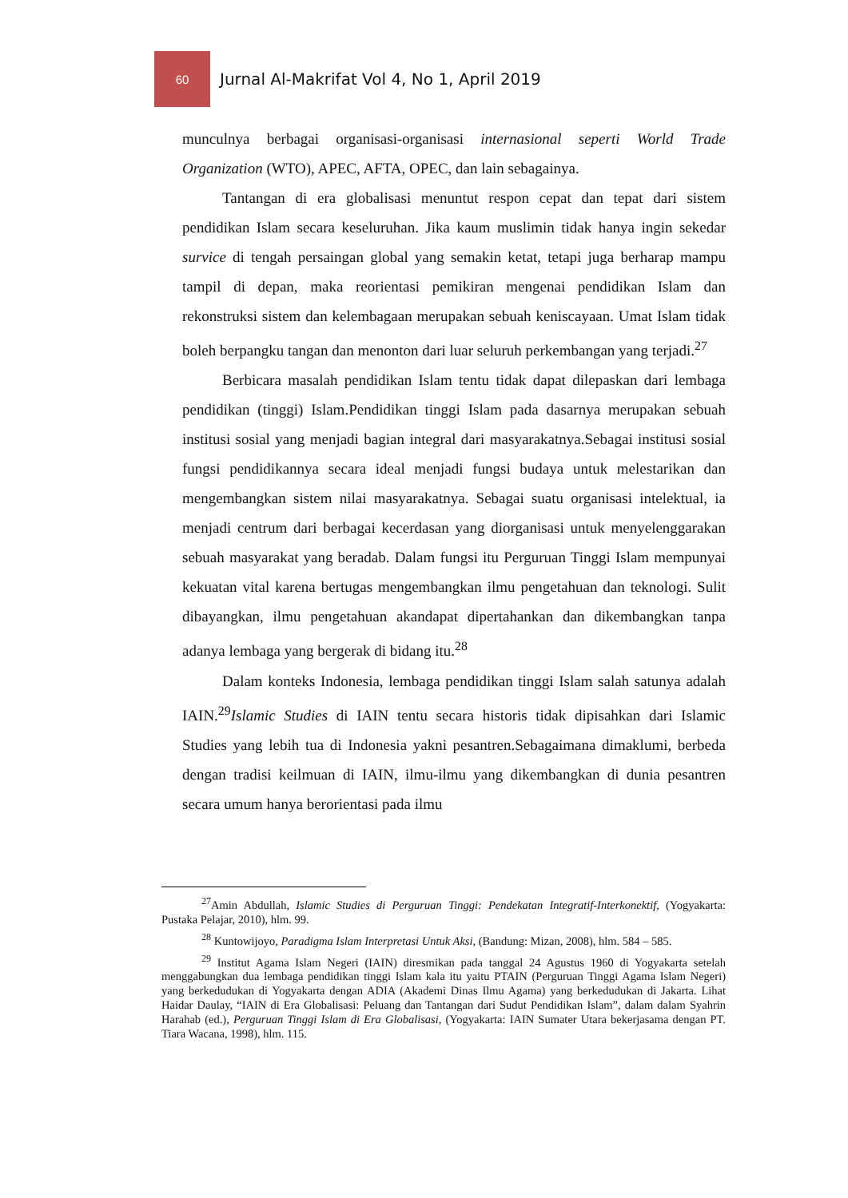60
Jurnal Al-Makrifat Vol 4, No 1, April 2019
munculnya berbagai organisasi-organisasi internasional seperti World Trade Organization (WTO), APEC, AFTA, OPEC, dan lain sebagainya.
Tantangan di era globalisasi menuntut respon cepat dan tepat dari sistem pendidikan Islam secara keseluruhan. Jika kaum muslimin tidak hanya ingin sekedar survice di tengah persaingan global yang semakin ketat, tetapi juga berharap mampu tampil di depan, maka reorientasi pemikiran mengenai pendidikan Islam dan rekonstruksi sistem dan kelembagaan merupakan sebuah keniscayaan. Umat Islam tidak boleh berpangku tangan dan menonton dari luar seluruh perkembangan yang terjadi.<sup>27</sup>
Berbicara masalah pendidikan Islam tentu tidak dapat dilepaskan dari lembaga pendidikan (tinggi) Islam.Pendidikan tinggi Islam pada dasarnya merupakan sebuah institusi sosial yang menjadi bagian integral dari masyarakatnya.Sebagai institusi sosial fungsi pendidikannya secara ideal menjadi fungsi budaya untuk melestarikan dan mengembangkan sistem nilai masyarakatnya. Sebagai suatu organisasi intelektual, ia menjadi centrum dari berbagai kecerdasan yang diorganisasi untuk menyelenggarakan sebuah masyarakat yang beradab. Dalam fungsi itu Perguruan Tinggi Islam mempunyai kekuatan vital karena bertugas mengembangkan ilmu pengetahuan dan teknologi. Sulit dibayangkan, ilmu pengetahuan akandapat dipertahankan dan dikembangkan tanpa adanya lembaga yang bergerak di bidang itu.<sup>28</sup>
Dalam konteks Indonesia, lembaga pendidikan tinggi Islam salah satunya adalah IAIN.<sup>29</sup>Islamic Studies di IAIN tentu secara historis tidak dipisahkan dari Islamic Studies yang lebih tua di Indonesia yakni pesantren.Sebagaimana dimaklumi, berbeda dengan tradisi keilmuan di IAIN, ilmu-ilmu yang dikembangkan di dunia pesantren secara umum hanya berorientasi pada ilmu
<sup>27</sup> Amin Abdullah, Islamic Studies di Perguruan Tinggi: Pendekatan Integratif-Interkonektif, (Yogyakarta: Pustaka Pelajar, 2010), hlm. 99.
<sup>28</sup> Kuntowijoyo, Paradigma Islam Interpretasi Untuk Aksi, (Bandung: Mizan, 2008), hlm. 584 – 585.
<sup>29</sup> Institut Agama Islam Negeri (IAIN) diresmikan pada tanggal 24 Agustus 1960 di Yogyakarta setelah menggabungkan dua lembaga pendidikan tinggi Islam kala itu yaitu PTAIN (Perguruan Tinggi Agama Islam Negeri) yang berkedudukan di Yogyakarta dengan ADIA (Akademi Dinas Ilmu Agama) yang berkedudukan di Jakarta. Lihat Haidar Daulay, “IAIN di Era Globalisasi: Peluang dan Tantangan dari Sudut Pendidikan Islam”, dalam dalam Syahrin Harahab (ed.), Perguruan Tinggi Islam di Era Globalisasi, (Yogyakarta: IAIN Sumater Utara bekerjasama dengan PT. Tiara Wacana, 1998), hlm. 115.